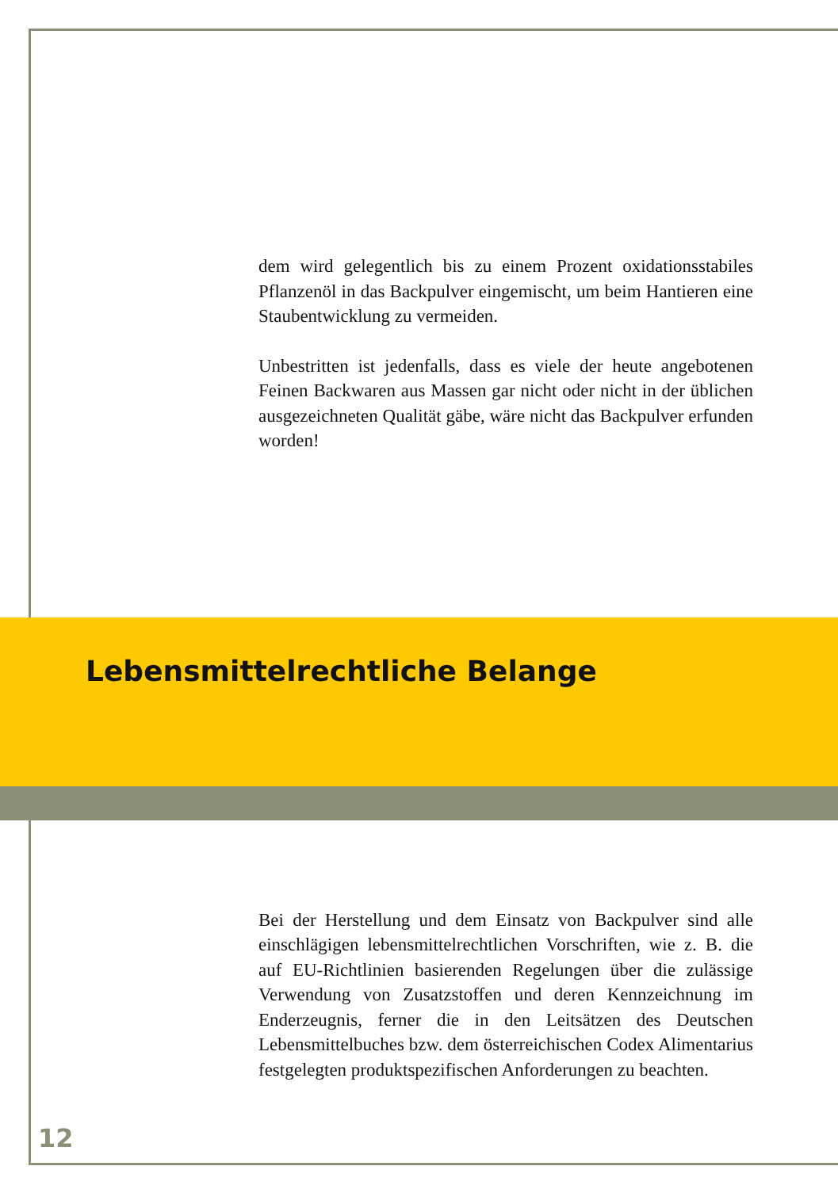dem wird gelegentlich bis zu einem Prozent oxidationsstabiles Pflanzenöl in das Backpulver eingemischt, um beim Hantieren eine Staubentwicklung zu vermeiden.
Unbestritten ist jedenfalls, dass es viele der heute angebotenen Feinen Backwaren aus Massen gar nicht oder nicht in der üblichen ausgezeichneten Qualität gäbe, wäre nicht das Backpulver erfunden worden!
Lebensmittelrechtliche Belange
Bei der Herstellung und dem Einsatz von Backpulver sind alle einschlägigen lebensmittelrechtlichen Vorschriften, wie z. B. die auf EU-Richtlinien basierenden Regelungen über die zulässige Verwendung von Zusatzstoffen und deren Kennzeichnung im Enderzeugnis, ferner die in den Leitsätzen des Deutschen Lebensmittelbuches bzw. dem österreichischen Codex Alimentarius festgelegten produktspezifischen Anforderungen zu beachten.
12